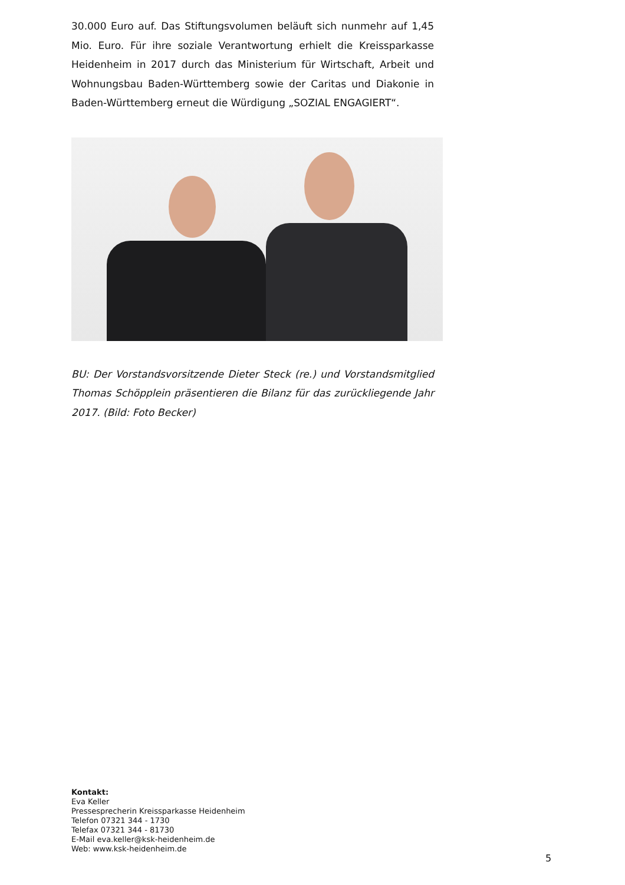30.000 Euro auf. Das Stiftungsvolumen beläuft sich nunmehr auf 1,45 Mio. Euro. Für ihre soziale Verantwortung erhielt die Kreissparkasse Heidenheim in 2017 durch das Ministerium für Wirtschaft, Arbeit und Wohnungsbau Baden-Württemberg sowie der Caritas und Diakonie in Baden-Württemberg erneut die Würdigung „SOZIAL ENGAGIERT“.
BU: Der Vorstandsvorsitzende Dieter Steck (re.) und Vorstandsmitglied Thomas Schöpplein präsentieren die Bilanz für das zurückliegende Jahr 2017. (Bild: Foto Becker)
Kontakt:
Eva Keller
Pressesprecherin Kreissparkasse Heidenheim
Telefon 07321 344 - 1730
Telefax 07321 344 - 81730
E-Mail eva.keller@ksk-heidenheim.de
Web: www.ksk-heidenheim.de
5